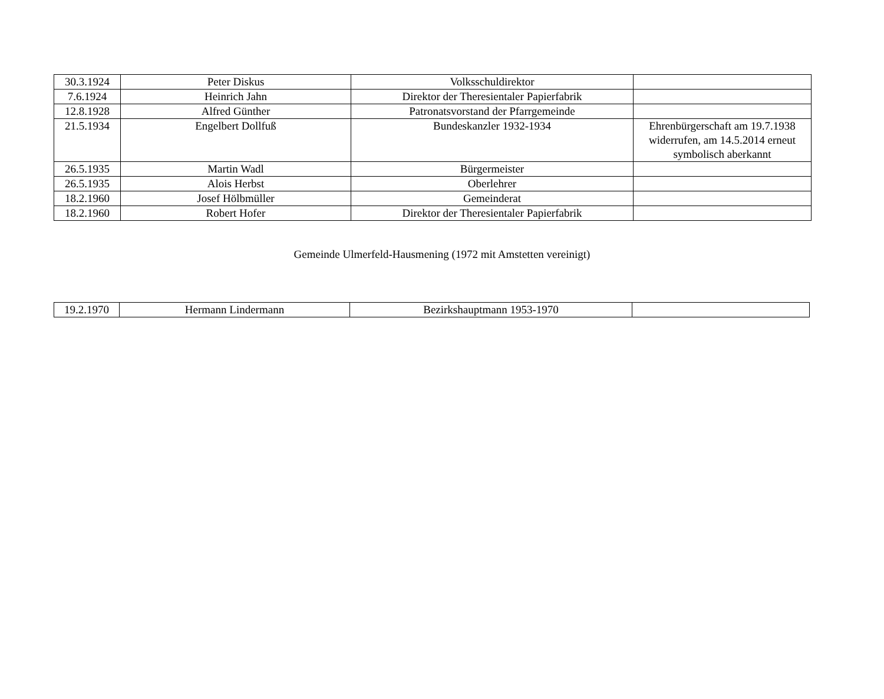| 30.3.1924 | Peter Diskus | Volksschuldirektor | |
| 7.6.1924 | Heinrich Jahn | Direktor der Theresientaler Papierfabrik | |
| 12.8.1928 | Alfred Günther | Patronatsvorstand der Pfarrgemeinde | |
| 21.5.1934 | Engelbert Dollfuß | Bundeskanzler 1932-1934 | Ehrenbürgerschaft am 19.7.1938 widerrufen, am 14.5.2014 erneut symbolisch aberkannt |
| 26.5.1935 | Martin Wadl | Bürgermeister | |
| 26.5.1935 | Alois Herbst | Oberlehrer | |
| 18.2.1960 | Josef Hölbmüller | Gemeinderat | |
| 18.2.1960 | Robert Hofer | Direktor der Theresientaler Papierfabrik | |
Gemeinde Ulmerfeld-Hausmening (1972 mit Amstetten vereinigt)
| 19.2.1970 | Hermann Lindermann | Bezirkshauptmann 1953-1970 | |